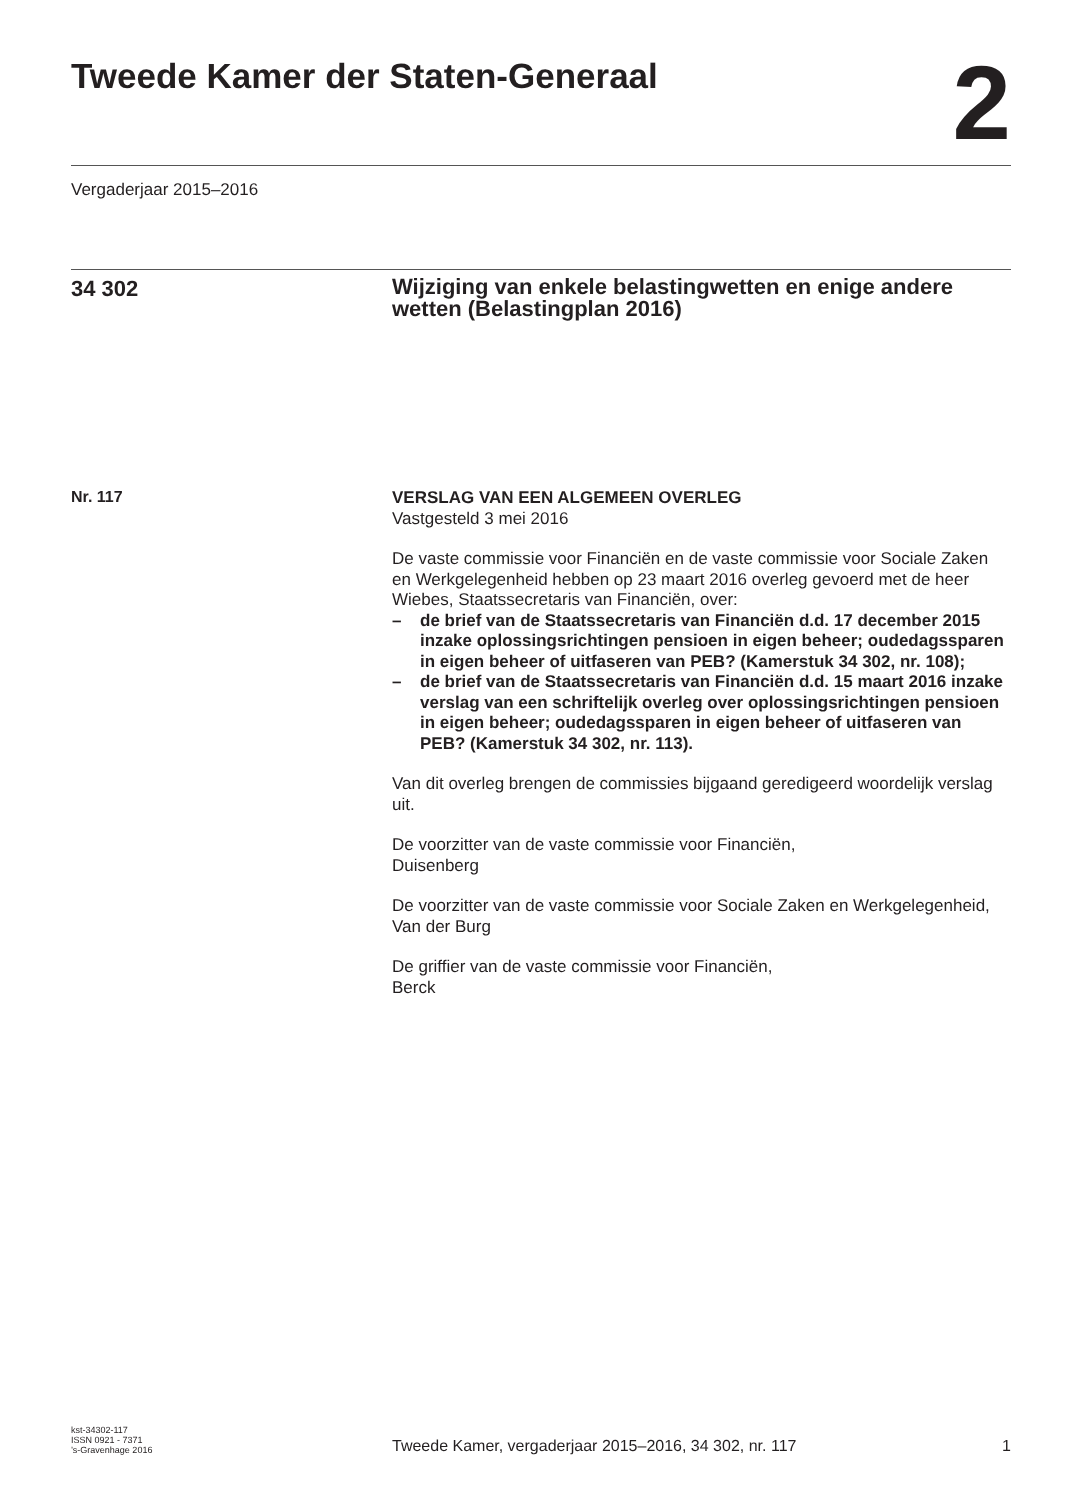Tweede Kamer der Staten-Generaal
2
Vergaderjaar 2015–2016
34 302
Wijziging van enkele belastingwetten en enige andere wetten (Belastingplan 2016)
Nr. 117
VERSLAG VAN EEN ALGEMEEN OVERLEG
Vastgesteld 3 mei 2016
De vaste commissie voor Financiën en de vaste commissie voor Sociale Zaken en Werkgelegenheid hebben op 23 maart 2016 overleg gevoerd met de heer Wiebes, Staatssecretaris van Financiën, over:
– de brief van de Staatssecretaris van Financiën d.d. 17 december 2015 inzake oplossingsrichtingen pensioen in eigen beheer; oudedagssparen in eigen beheer of uitfaseren van PEB? (Kamerstuk 34 302, nr. 108);
– de brief van de Staatssecretaris van Financiën d.d. 15 maart 2016 inzake verslag van een schriftelijk overleg over oplossingsrichtingen pensioen in eigen beheer; oudedagssparen in eigen beheer of uitfaseren van PEB? (Kamerstuk 34 302, nr. 113).
Van dit overleg brengen de commissies bijgaand geredigeerd woordelijk verslag uit.
De voorzitter van de vaste commissie voor Financiën,
Duisenberg
De voorzitter van de vaste commissie voor Sociale Zaken en Werkgelegenheid,
Van der Burg
De griffier van de vaste commissie voor Financiën,
Berck
kst-34302-117
ISSN 0921 - 7371
’s-Gravenhage 2016
Tweede Kamer, vergaderjaar 2015–2016, 34 302, nr. 117
1